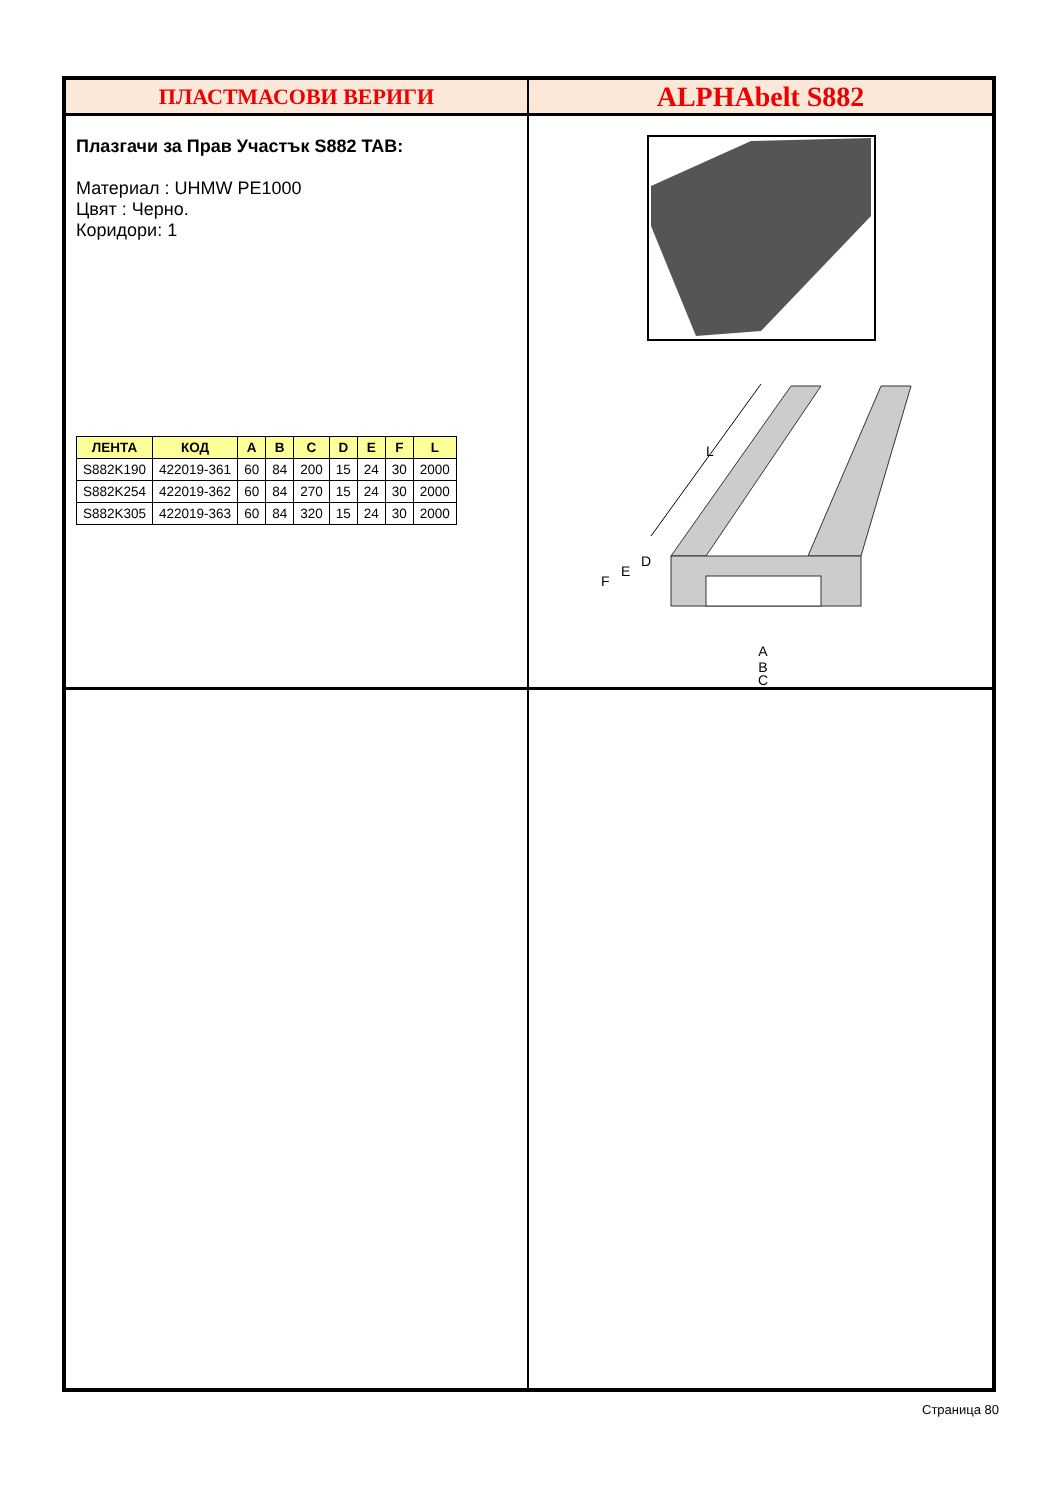ПЛАСТМАСОВИ ВЕРИГИ
ALPHAbelt S882
Плазгачи за Прав Участък S882 TAB:
Материал : UHMW PE1000
Цвят : Черно.
Коридори: 1
| ЛЕНТА | КОД | A | B | C | D | E | F | L |
| --- | --- | --- | --- | --- | --- | --- | --- | --- |
| S882K190 | 422019-361 | 60 | 84 | 200 | 15 | 24 | 30 | 2000 |
| S882K254 | 422019-362 | 60 | 84 | 270 | 15 | 24 | 30 | 2000 |
| S882K305 | 422019-363 | 60 | 84 | 320 | 15 | 24 | 30 | 2000 |
L
F
E
D
A
B
C
Страница 80